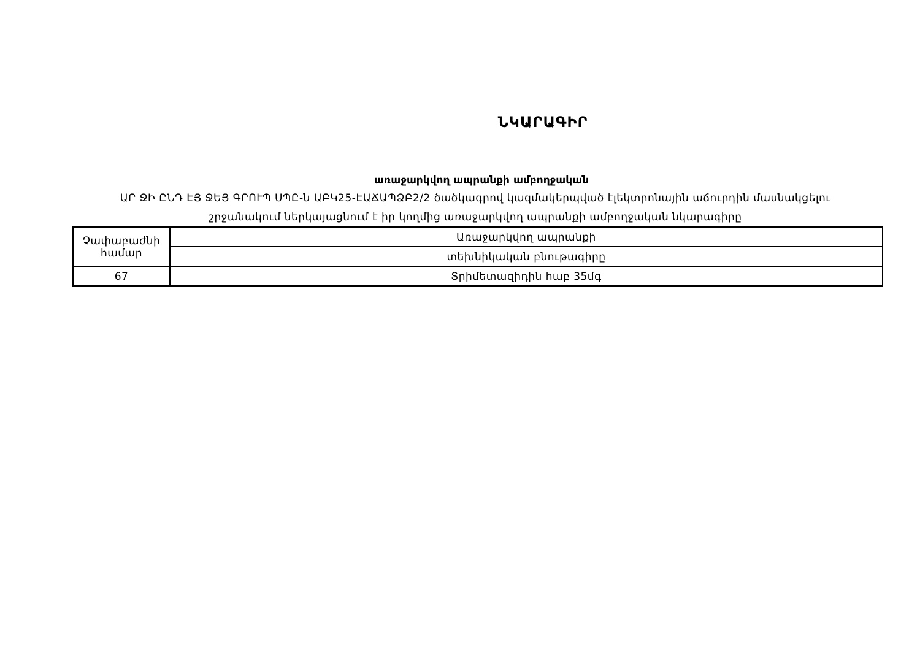ՆԿԱՐԱԳԻՐ
առաջարկվող ապրանքի ամբողջական
ԱՐ ՋԻ ԸՆԴ ԷՅ ՋԵՅ ԳՐՈՒՊ ՍՊԸ-ն ԱԲԿ25-ԷԱՃԱՊՁԲ2/2 ծածկագրով կազմակերպված էլեկտրոնային աճուրդին մասնակցելու շրջանակում ներկայացնում է իր կողմից առաջարկվող ապրանքի ամբողջական նկարագիրը
| Չափաբաժնի համար | Առաջարկվող ապրանքի |
| | տեխնիկական բնութագիրը |
| 67 | Տրիմետազիդին հաբ 35մգ |